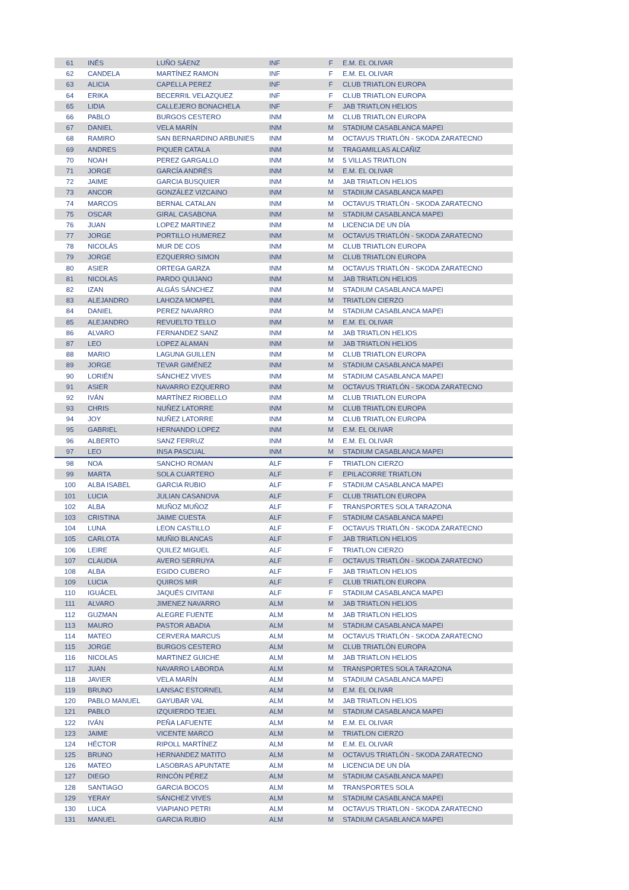| 61 | INÉS | LUÑO SÁENZ | INF | F | E.M. EL OLIVAR |
| 62 | CANDELA | MARTÍNEZ RAMON | INF | F | E.M. EL OLIVAR |
| 63 | ALICIA | CAPELLA PEREZ | INF | F | CLUB TRIATLON EUROPA |
| 64 | ERIKA | BECERRIL VELAZQUEZ | INF | F | CLUB TRIATLON EUROPA |
| 65 | LIDIA | CALLEJERO BONACHELA | INF | F | JAB TRIATLON HELIOS |
| 66 | PABLO | BURGOS CESTERO | INM | M | CLUB TRIATLON EUROPA |
| 67 | DANIEL | VELA MARÍN | INM | M | STADIUM CASABLANCA MAPEI |
| 68 | RAMIRO | SAN BERNARDINO ARBUNIES | INM | M | OCTAVUS TRIATLÓN - SKODA ZARATECNO |
| 69 | ANDRES | PIQUER CATALA | INM | M | TRAGAMILLAS ALCAÑIZ |
| 70 | NOAH | PEREZ GARGALLO | INM | M | 5 VILLAS TRIATLON |
| 71 | JORGE | GARCÍA ANDRÉS | INM | M | E.M. EL OLIVAR |
| 72 | JAIME | GARCIA BUSQUIER | INM | M | JAB TRIATLON HELIOS |
| 73 | ANCOR | GONZÁLEZ VIZCAINO | INM | M | STADIUM CASABLANCA MAPEI |
| 74 | MARCOS | BERNAL CATALAN | INM | M | OCTAVUS TRIATLÓN - SKODA ZARATECNO |
| 75 | OSCAR | GIRAL CASABONA | INM | M | STADIUM CASABLANCA MAPEI |
| 76 | JUAN | LOPEZ MARTINEZ | INM | M | LICENCIA DE UN DÍA |
| 77 | JORGE | PORTILLO HUMEREZ | INM | M | OCTAVUS TRIATLÓN - SKODA ZARATECNO |
| 78 | NICOLÁS | MUR DE COS | INM | M | CLUB TRIATLON EUROPA |
| 79 | JORGE | EZQUERRO SIMON | INM | M | CLUB TRIATLON EUROPA |
| 80 | ASIER | ORTEGA GARZA | INM | M | OCTAVUS TRIATLÓN - SKODA ZARATECNO |
| 81 | NICOLAS | PARDO QUIJANO | INM | M | JAB TRIATLON HELIOS |
| 82 | IZAN | ALGÁS SÁNCHEZ | INM | M | STADIUM CASABLANCA MAPEI |
| 83 | ALEJANDRO | LAHOZA MOMPEL | INM | M | TRIATLON CIERZO |
| 84 | DANIEL | PEREZ NAVARRO | INM | M | STADIUM CASABLANCA MAPEI |
| 85 | ALEJANDRO | REVUELTO TELLO | INM | M | E.M. EL OLIVAR |
| 86 | ALVARO | FERNANDEZ SANZ | INM | M | JAB TRIATLON HELIOS |
| 87 | LEO | LOPEZ ALAMAN | INM | M | JAB TRIATLON HELIOS |
| 88 | MARIO | LAGUNA GUILLEN | INM | M | CLUB TRIATLON EUROPA |
| 89 | JORGE | TEVAR GIMÉNEZ | INM | M | STADIUM CASABLANCA MAPEI |
| 90 | LORIÉN | SÁNCHEZ VIVES | INM | M | STADIUM CASABLANCA MAPEI |
| 91 | ASIER | NAVARRO EZQUERRO | INM | M | OCTAVUS TRIATLÓN - SKODA ZARATECNO |
| 92 | IVÁN | MARTÍNEZ RIOBELLO | INM | M | CLUB TRIATLON EUROPA |
| 93 | CHRIS | NUÑEZ LATORRE | INM | M | CLUB TRIATLON EUROPA |
| 94 | JOY | NUÑEZ LATORRE | INM | M | CLUB TRIATLON EUROPA |
| 95 | GABRIEL | HERNANDO LOPEZ | INM | M | E.M. EL OLIVAR |
| 96 | ALBERTO | SANZ FERRUZ | INM | M | E.M. EL OLIVAR |
| 97 | LEO | INSA PASCUAL | INM | M | STADIUM CASABLANCA MAPEI |
| 98 | NOA | SANCHO ROMAN | ALF | F | TRIATLON CIERZO |
| 99 | MARTA | SOLA CUARTERO | ALF | F | EPILACORRE TRIATLON |
| 100 | ALBA ISABEL | GARCIA RUBIO | ALF | F | STADIUM CASABLANCA MAPEI |
| 101 | LUCIA | JULIAN CASANOVA | ALF | F | CLUB TRIATLON EUROPA |
| 102 | ALBA | MUÑOZ MUÑOZ | ALF | F | TRANSPORTES SOLA TARAZONA |
| 103 | CRISTINA | JAIME CUESTA | ALF | F | STADIUM CASABLANCA MAPEI |
| 104 | LUNA | LEON CASTILLO | ALF | F | OCTAVUS TRIATLÓN - SKODA ZARATECNO |
| 105 | CARLOTA | MUÑIO BLANCAS | ALF | F | JAB TRIATLON HELIOS |
| 106 | LEIRE | QUILEZ MIGUEL | ALF | F | TRIATLON CIERZO |
| 107 | CLAUDIA | AVERO SERRUYA | ALF | F | OCTAVUS TRIATLÓN - SKODA ZARATECNO |
| 108 | ALBA | EGIDO CUBERO | ALF | F | JAB TRIATLON HELIOS |
| 109 | LUCIA | QUIROS MIR | ALF | F | CLUB TRIATLON EUROPA |
| 110 | IGUÁCEL | JAQUÉS CIVITANI | ALF | F | STADIUM CASABLANCA MAPEI |
| 111 | ALVARO | JIMENEZ NAVARRO | ALM | M | JAB TRIATLON HELIOS |
| 112 | GUZMAN | ALEGRE FUENTE | ALM | M | JAB TRIATLON HELIOS |
| 113 | MAURO | PASTOR ABADIA | ALM | M | STADIUM CASABLANCA MAPEI |
| 114 | MATEO | CERVERA MARCUS | ALM | M | OCTAVUS TRIATLÓN - SKODA ZARATECNO |
| 115 | JORGE | BURGOS CESTERO | ALM | M | CLUB TRIATLÓN EUROPA |
| 116 | NICOLAS | MARTINEZ GUICHE | ALM | M | JAB TRIATLON HELIOS |
| 117 | JUAN | NAVARRO LABORDA | ALM | M | TRANSPORTES SOLA TARAZONA |
| 118 | JAVIER | VELA MARÍN | ALM | M | STADIUM CASABLANCA MAPEI |
| 119 | BRUNO | LANSAC ESTORNEL | ALM | M | E.M. EL OLIVAR |
| 120 | PABLO MANUEL | GAYUBAR VAL | ALM | M | JAB TRIATLON HELIOS |
| 121 | PABLO | IZQUIERDO TEJEL | ALM | M | STADIUM CASABLANCA MAPEI |
| 122 | IVÁN | PEÑA LAFUENTE | ALM | M | E.M. EL OLIVAR |
| 123 | JAIME | VICENTE MARCO | ALM | M | TRIATLON CIERZO |
| 124 | HÉCTOR | RIPOLL MARTÍNEZ | ALM | M | E.M. EL OLIVAR |
| 125 | BRUNO | HERNANDEZ MATITO | ALM | M | OCTAVUS TRIATLÓN - SKODA ZARATECNO |
| 126 | MATEO | LASOBRAS APUNTATE | ALM | M | LICENCIA DE UN DÍA |
| 127 | DIEGO | RINCÓN PÉREZ | ALM | M | STADIUM CASABLANCA MAPEI |
| 128 | SANTIAGO | GARCIA BOCOS | ALM | M | TRANSPORTES SOLA |
| 129 | YERAY | SÁNCHEZ VIVES | ALM | M | STADIUM CASABLANCA MAPEI |
| 130 | LUCA | VIAPIANO PETRI | ALM | M | OCTAVUS TRIATLON - SKODA ZARATECNO |
| 131 | MANUEL | GARCIA RUBIO | ALM | M | STADIUM CASABLANCA MAPEI |